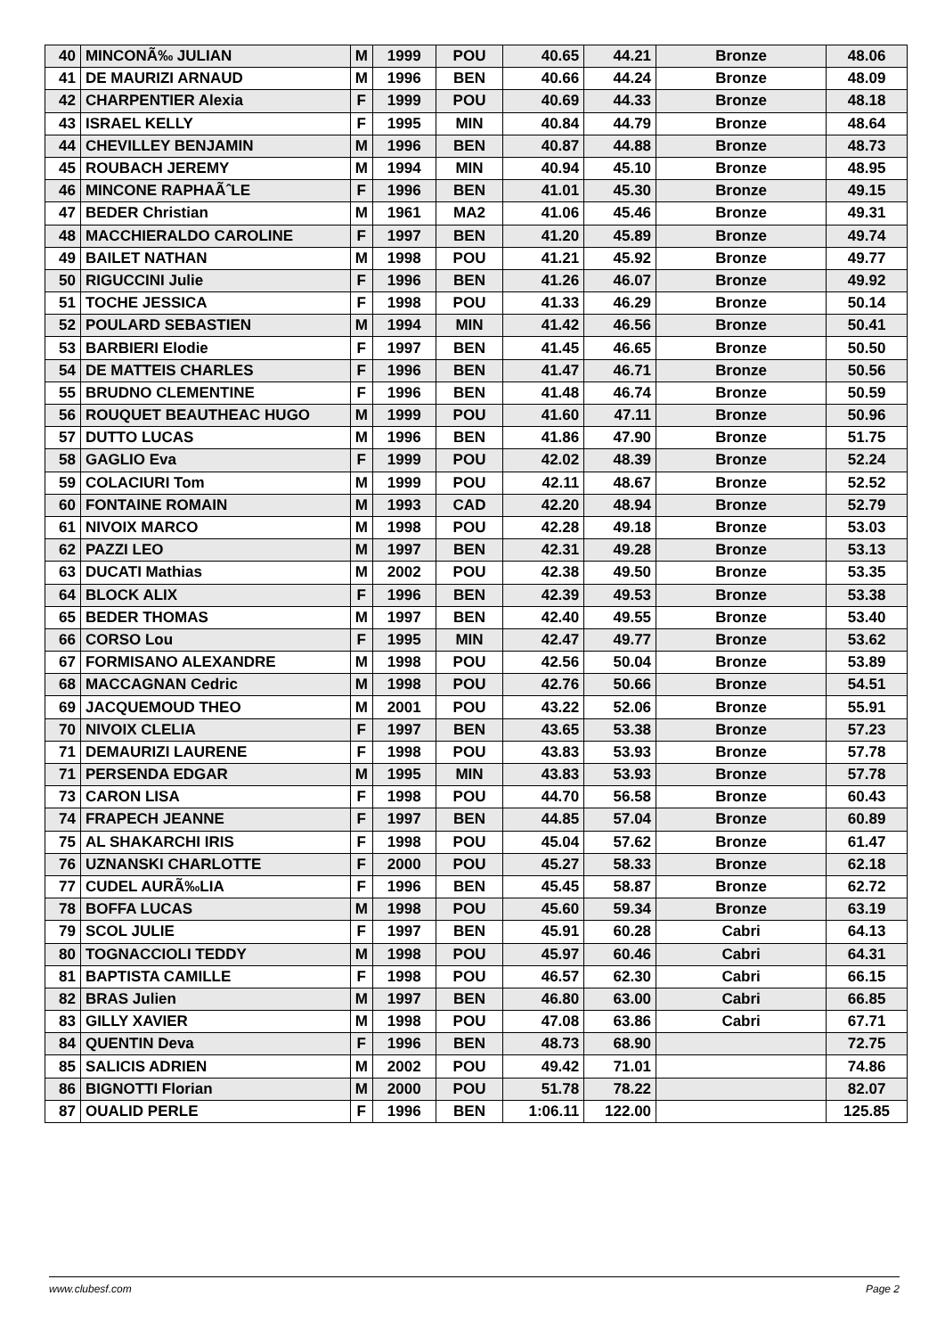| 40 | MINCONÃ‰ JULIAN | M | 1999 | POU | 40.65 | 44.21 | Bronze | 48.06 |
| 41 | DE MAURIZI ARNAUD | M | 1996 | BEN | 40.66 | 44.24 | Bronze | 48.09 |
| 42 | CHARPENTIER Alexia | F | 1999 | POU | 40.69 | 44.33 | Bronze | 48.18 |
| 43 | ISRAEL KELLY | F | 1995 | MIN | 40.84 | 44.79 | Bronze | 48.64 |
| 44 | CHEVILLEY BENJAMIN | M | 1996 | BEN | 40.87 | 44.88 | Bronze | 48.73 |
| 45 | ROUBACH JEREMY | M | 1994 | MIN | 40.94 | 45.10 | Bronze | 48.95 |
| 46 | MINCONE RAPHAÃˆLE | F | 1996 | BEN | 41.01 | 45.30 | Bronze | 49.15 |
| 47 | BEDER Christian | M | 1961 | MA2 | 41.06 | 45.46 | Bronze | 49.31 |
| 48 | MACCHIERALDO CAROLINE | F | 1997 | BEN | 41.20 | 45.89 | Bronze | 49.74 |
| 49 | BAILET NATHAN | M | 1998 | POU | 41.21 | 45.92 | Bronze | 49.77 |
| 50 | RIGUCCINI Julie | F | 1996 | BEN | 41.26 | 46.07 | Bronze | 49.92 |
| 51 | TOCHE JESSICA | F | 1998 | POU | 41.33 | 46.29 | Bronze | 50.14 |
| 52 | POULARD SEBASTIEN | M | 1994 | MIN | 41.42 | 46.56 | Bronze | 50.41 |
| 53 | BARBIERI Elodie | F | 1997 | BEN | 41.45 | 46.65 | Bronze | 50.50 |
| 54 | DE MATTEIS CHARLES | F | 1996 | BEN | 41.47 | 46.71 | Bronze | 50.56 |
| 55 | BRUDNO CLEMENTINE | F | 1996 | BEN | 41.48 | 46.74 | Bronze | 50.59 |
| 56 | ROUQUET BEAUTHEAC HUGO | M | 1999 | POU | 41.60 | 47.11 | Bronze | 50.96 |
| 57 | DUTTO LUCAS | M | 1996 | BEN | 41.86 | 47.90 | Bronze | 51.75 |
| 58 | GAGLIO Eva | F | 1999 | POU | 42.02 | 48.39 | Bronze | 52.24 |
| 59 | COLACIURI Tom | M | 1999 | POU | 42.11 | 48.67 | Bronze | 52.52 |
| 60 | FONTAINE ROMAIN | M | 1993 | CAD | 42.20 | 48.94 | Bronze | 52.79 |
| 61 | NIVOIX MARCO | M | 1998 | POU | 42.28 | 49.18 | Bronze | 53.03 |
| 62 | PAZZI LEO | M | 1997 | BEN | 42.31 | 49.28 | Bronze | 53.13 |
| 63 | DUCATI Mathias | M | 2002 | POU | 42.38 | 49.50 | Bronze | 53.35 |
| 64 | BLOCK ALIX | F | 1996 | BEN | 42.39 | 49.53 | Bronze | 53.38 |
| 65 | BEDER THOMAS | M | 1997 | BEN | 42.40 | 49.55 | Bronze | 53.40 |
| 66 | CORSO Lou | F | 1995 | MIN | 42.47 | 49.77 | Bronze | 53.62 |
| 67 | FORMISANO ALEXANDRE | M | 1998 | POU | 42.56 | 50.04 | Bronze | 53.89 |
| 68 | MACCAGNAN Cedric | M | 1998 | POU | 42.76 | 50.66 | Bronze | 54.51 |
| 69 | JACQUEMOUD THEO | M | 2001 | POU | 43.22 | 52.06 | Bronze | 55.91 |
| 70 | NIVOIX CLELIA | F | 1997 | BEN | 43.65 | 53.38 | Bronze | 57.23 |
| 71 | DEMAURIZI LAURENE | F | 1998 | POU | 43.83 | 53.93 | Bronze | 57.78 |
| 71 | PERSENDA EDGAR | M | 1995 | MIN | 43.83 | 53.93 | Bronze | 57.78 |
| 73 | CARON LISA | F | 1998 | POU | 44.70 | 56.58 | Bronze | 60.43 |
| 74 | FRAPECH JEANNE | F | 1997 | BEN | 44.85 | 57.04 | Bronze | 60.89 |
| 75 | AL SHAKARCHI IRIS | F | 1998 | POU | 45.04 | 57.62 | Bronze | 61.47 |
| 76 | UZNANSKI CHARLOTTE | F | 2000 | POU | 45.27 | 58.33 | Bronze | 62.18 |
| 77 | CUDEL AURÃ‰LIA | F | 1996 | BEN | 45.45 | 58.87 | Bronze | 62.72 |
| 78 | BOFFA LUCAS | M | 1998 | POU | 45.60 | 59.34 | Bronze | 63.19 |
| 79 | SCOL JULIE | F | 1997 | BEN | 45.91 | 60.28 | Cabri | 64.13 |
| 80 | TOGNACCIOLI TEDDY | M | 1998 | POU | 45.97 | 60.46 | Cabri | 64.31 |
| 81 | BAPTISTA CAMILLE | F | 1998 | POU | 46.57 | 62.30 | Cabri | 66.15 |
| 82 | BRAS Julien | M | 1997 | BEN | 46.80 | 63.00 | Cabri | 66.85 |
| 83 | GILLY XAVIER | M | 1998 | POU | 47.08 | 63.86 | Cabri | 67.71 |
| 84 | QUENTIN Deva | F | 1996 | BEN | 48.73 | 68.90 | | 72.75 |
| 85 | SALICIS ADRIEN | M | 2002 | POU | 49.42 | 71.01 | | 74.86 |
| 86 | BIGNOTTI Florian | M | 2000 | POU | 51.78 | 78.22 | | 82.07 |
| 87 | OUALID PERLE | F | 1996 | BEN | 1:06.11 | 122.00 | | 125.85 |
www.clubesf.com Page 2